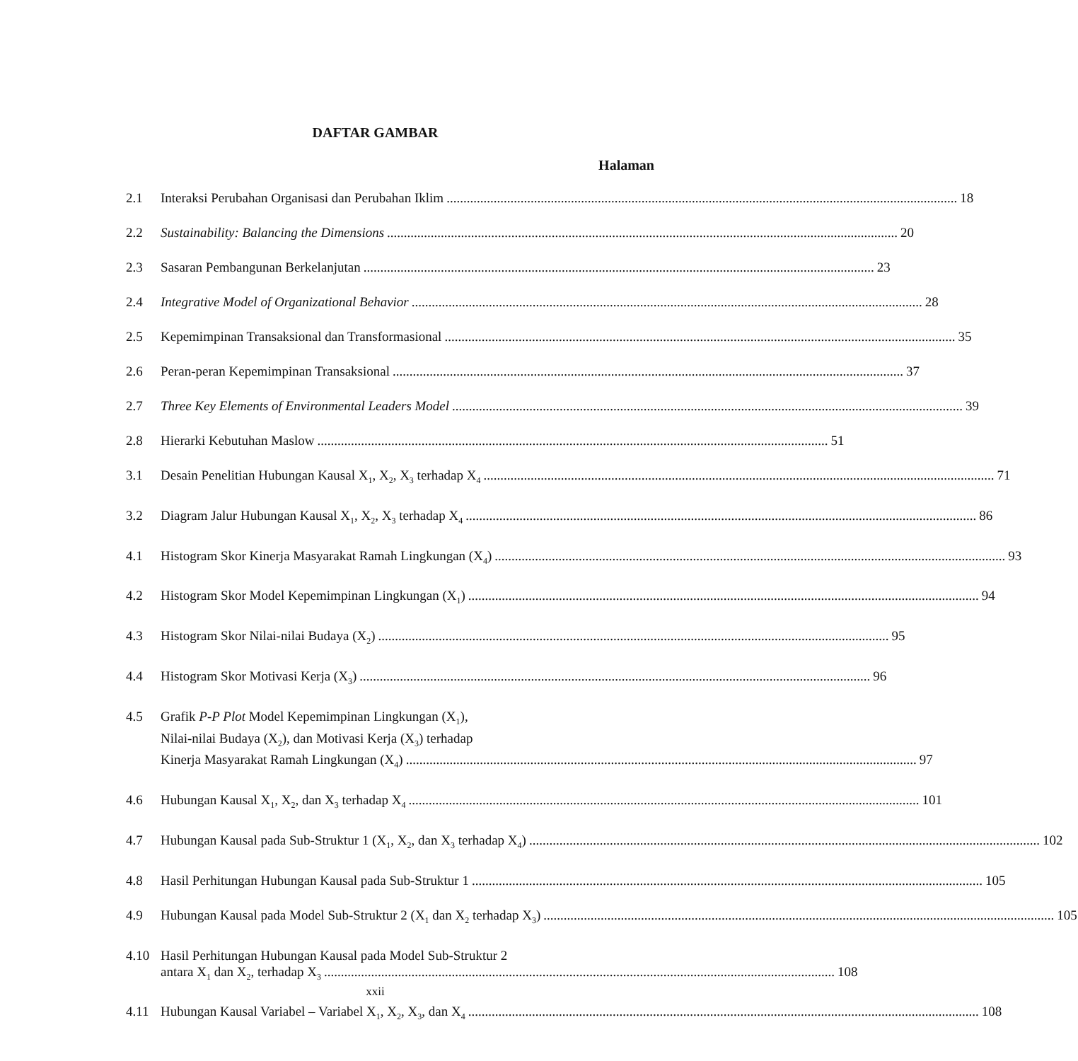DAFTAR GAMBAR
Halaman
2.1 Interaksi Perubahan Organisasi dan Perubahan Iklim 18
2.2 Sustainability: Balancing the Dimensions 20
2.3 Sasaran Pembangunan Berkelanjutan 23
2.4 Integrative Model of Organizational Behavior 28
2.5 Kepemimpinan Transaksional dan Transformasional 35
2.6 Peran-peran Kepemimpinan Transaksional 37
2.7 Three Key Elements of Environmental Leaders Model 39
2.8 Hierarki Kebutuhan Maslow 51
3.1 Desain Penelitian Hubungan Kausal X<sub>1</sub>, X<sub>2</sub>, X<sub>3</sub> terhadap X<sub>4</sub> 71
3.2 Diagram Jalur Hubungan Kausal X<sub>1</sub>, X<sub>2</sub>, X<sub>3</sub> terhadap X<sub>4</sub> 86
4.1 Histogram Skor Kinerja Masyarakat Ramah Lingkungan (X<sub>4</sub>) 93
4.2 Histogram Skor Model Kepemimpinan Lingkungan (X<sub>1</sub>) 94
4.3 Histogram Skor Nilai-nilai Budaya (X<sub>2</sub>) 95
4.4 Histogram Skor Motivasi Kerja (X<sub>3</sub>) 96
4.5 Grafik P-P Plot Model Kepemimpinan Lingkungan (X<sub>1</sub>),
Nilai-nilai Budaya (X<sub>2</sub>), dan Motivasi Kerja (X<sub>3</sub>) terhadap
Kinerja Masyarakat Ramah Lingkungan (X<sub>4</sub>) 97
4.6 Hubungan Kausal X<sub>1</sub>, X<sub>2</sub>, dan X<sub>3</sub> terhadap X<sub>4</sub> 101
4.7 Hubungan Kausal pada Sub-Struktur 1 (X<sub>1</sub>, X<sub>2</sub>, dan X<sub>3</sub> terhadap X<sub>4</sub>) 102
4.8 Hasil Perhitungan Hubungan Kausal pada Sub-Struktur 1 105
4.9 Hubungan Kausal pada Model Sub-Struktur 2 (X<sub>1</sub> dan X<sub>2</sub> terhadap X<sub>3</sub>) 105
4.10 Hasil Perhitungan Hubungan Kausal pada Model Sub-Struktur 2
antara X<sub>1</sub> dan X<sub>2</sub>, terhadap X<sub>3</sub> 108
4.11 Hubungan Kausal Variabel – Variabel X<sub>1</sub>, X<sub>2</sub>, X<sub>3</sub>, dan X<sub>4</sub> 108
xxii